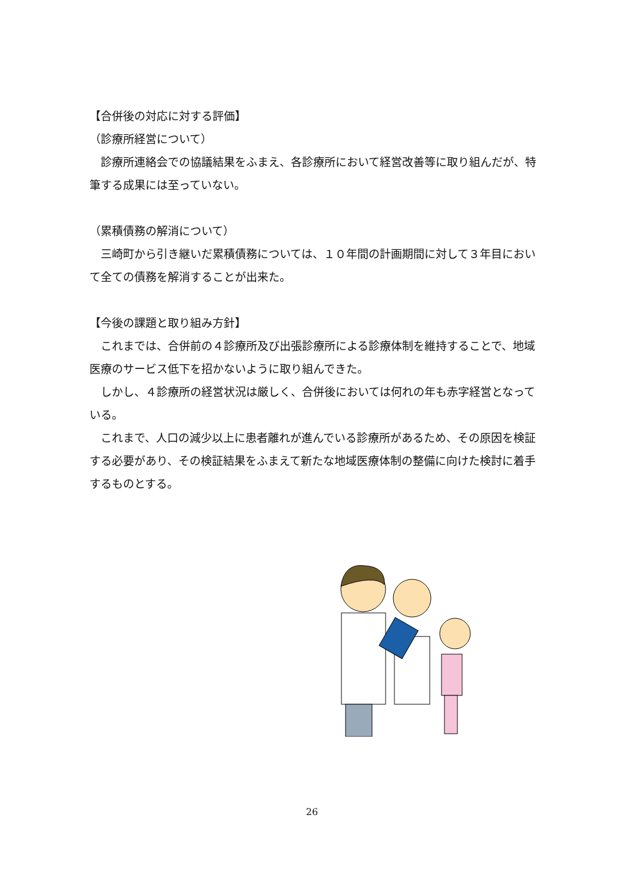【合併後の対応に対する評価】
（診療所経営について）
　診療所連絡会での協議結果をふまえ、各診療所において経営改善等に取り組んだが、特筆する成果には至っていない。
（累積債務の解消について）
　三崎町から引き継いだ累積債務については、１０年間の計画期間に対して３年目において全ての債務を解消することが出来た。
【今後の課題と取り組み方針】
　これまでは、合併前の４診療所及び出張診療所による診療体制を維持することで、地域医療のサービス低下を招かないように取り組んできた。
　しかし、４診療所の経営状況は厳しく、合併後においては何れの年も赤字経営となっている。
　これまで、人口の減少以上に患者離れが進んでいる診療所があるため、その原因を検証する必要があり、その検証結果をふまえて新たな地域医療体制の整備に向けた検討に着手するものとする。
26